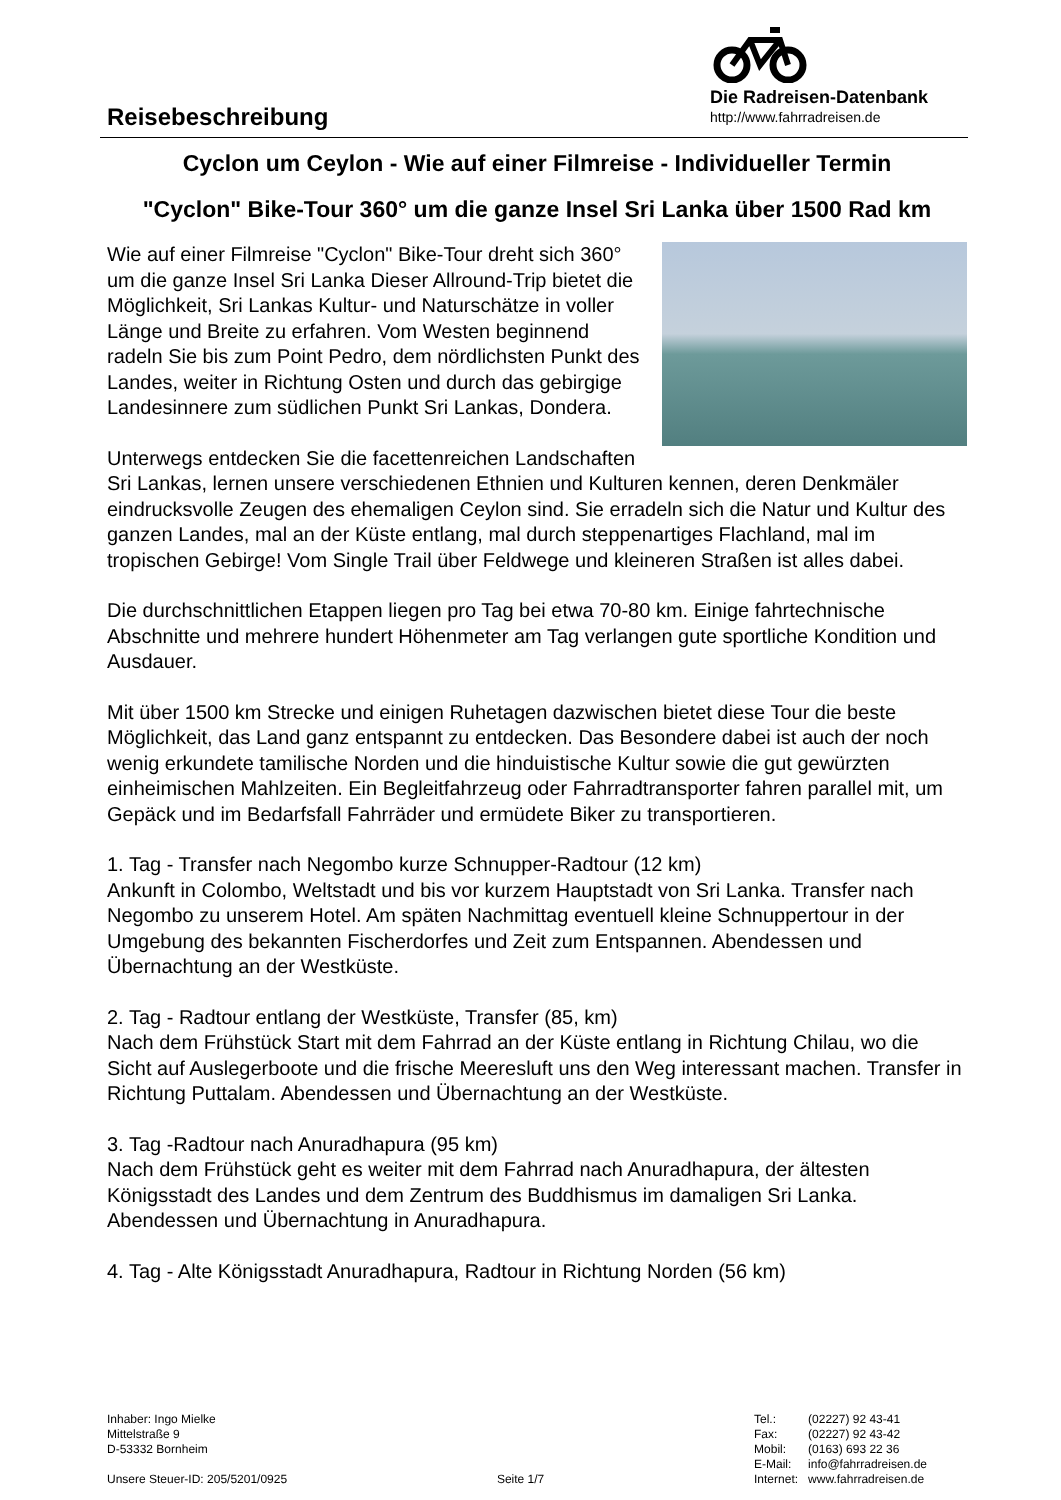Reisebeschreibung
Die Radreisen-Datenbank
http://www.fahrradreisen.de
Cyclon um Ceylon - Wie auf einer Filmreise - Individueller Termin
"Cyclon" Bike-Tour 360° um die ganze Insel Sri Lanka über 1500 Rad km
Wie auf einer Filmreise "Cyclon" Bike-Tour dreht sich 360° um die ganze Insel Sri Lanka Dieser Allround-Trip bietet die Möglichkeit, Sri Lankas Kultur- und Naturschätze in voller Länge und Breite zu erfahren. Vom Westen beginnend radeln Sie bis zum Point Pedro, dem nördlichsten Punkt des Landes, weiter in Richtung Osten und durch das gebirgige Landesinnere zum südlichen Punkt Sri Lankas, Dondera.
Unterwegs entdecken Sie die facettenreichen Landschaften Sri Lankas, lernen unsere verschiedenen Ethnien und Kulturen kennen, deren Denkmäler eindrucksvolle Zeugen des ehemaligen Ceylon sind. Sie erradeln sich die Natur und Kultur des ganzen Landes, mal an der Küste entlang, mal durch steppenartiges Flachland, mal im tropischen Gebirge! Vom Single Trail über Feldwege und kleineren Straßen ist alles dabei.
Die durchschnittlichen Etappen liegen pro Tag bei etwa 70-80 km. Einige fahrtechnische Abschnitte und mehrere hundert Höhenmeter am Tag verlangen gute sportliche Kondition und Ausdauer.
Mit über 1500 km Strecke und einigen Ruhetagen dazwischen bietet diese Tour die beste Möglichkeit, das Land ganz entspannt zu entdecken. Das Besondere dabei ist auch der noch wenig erkundete tamilische Norden und die hinduistische Kultur sowie die gut gewürzten einheimischen Mahlzeiten. Ein Begleitfahrzeug oder Fahrradtransporter fahren parallel mit, um Gepäck und im Bedarfsfall Fahrräder und ermüdete Biker zu transportieren.
1. Tag - Transfer nach Negombo kurze Schnupper-Radtour (12 km)
Ankunft in Colombo, Weltstadt und bis vor kurzem Hauptstadt von Sri Lanka. Transfer nach Negombo zu unserem Hotel. Am späten Nachmittag eventuell kleine Schnuppertour in der Umgebung des bekannten Fischerdorfes und Zeit zum Entspannen. Abendessen und Übernachtung an der Westküste.
2. Tag - Radtour entlang der Westküste, Transfer (85, km)
Nach dem Frühstück Start mit dem Fahrrad an der Küste entlang in Richtung Chilau, wo die Sicht auf Auslegerboote und die frische Meeresluft uns den Weg interessant machen. Transfer in Richtung Puttalam. Abendessen und Übernachtung an der Westküste.
3. Tag -Radtour nach Anuradhapura (95 km)
Nach dem Frühstück geht es weiter mit dem Fahrrad nach Anuradhapura, der ältesten Königsstadt des Landes und dem Zentrum des Buddhismus im damaligen Sri Lanka. Abendessen und Übernachtung in Anuradhapura.
4. Tag - Alte Königsstadt Anuradhapura, Radtour in Richtung Norden (56 km)
Inhaber: Ingo Mielke
Mittelstraße 9
D-53332 Bornheim
Unsere Steuer-ID: 205/5201/0925
Seite 1/7
| Tel.: | (02227) 92 43-41 |
| Fax: | (02227) 92 43-42 |
| Mobil: | (0163) 693 22 36 |
| E-Mail: | info@fahrradreisen.de |
| Internet: | www.fahrradreisen.de |